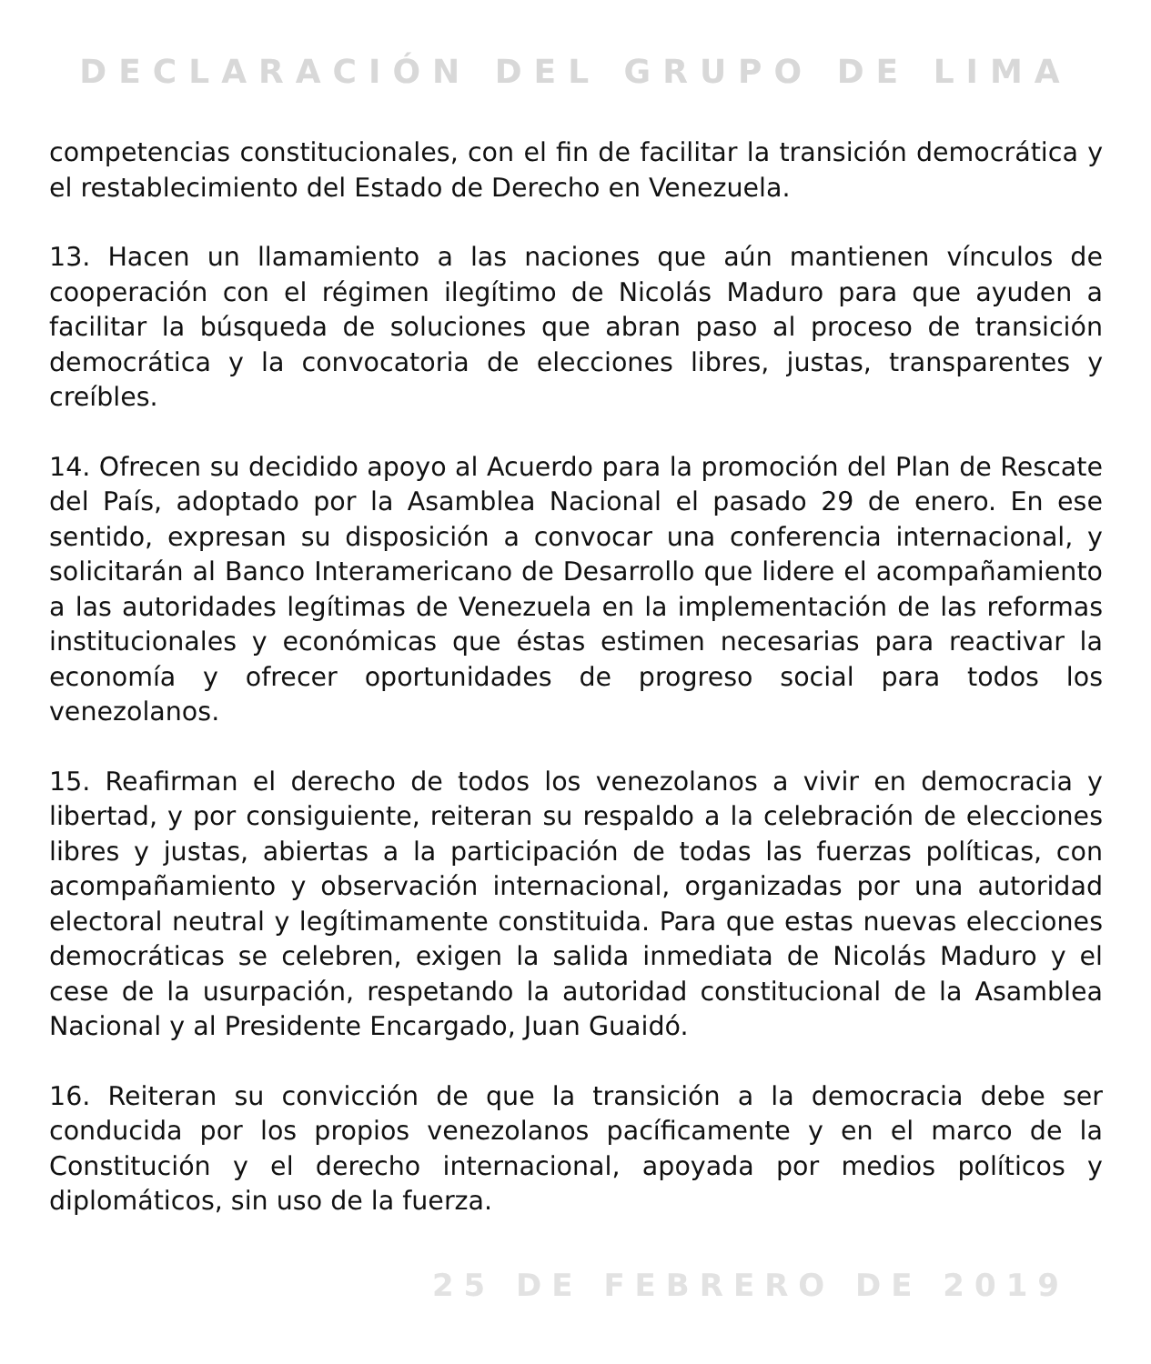DECLARACIÓN DEL GRUPO DE LIMA
competencias constitucionales, con el fin de facilitar la transición democrática y el restablecimiento del Estado de Derecho en Venezuela.
13. Hacen un llamamiento a las naciones que aún mantienen vínculos de cooperación con el régimen ilegítimo de Nicolás Maduro para que ayuden a facilitar la búsqueda de soluciones que abran paso al proceso de transición democrática y la convocatoria de elecciones libres, justas, transparentes y creíbles.
14. Ofrecen su decidido apoyo al Acuerdo para la promoción del Plan de Rescate del País, adoptado por la Asamblea Nacional el pasado 29 de enero. En ese sentido, expresan su disposición a convocar una conferencia internacional, y solicitarán al Banco Interamericano de Desarrollo que lidere el acompañamiento a las autoridades legítimas de Venezuela en la implementación de las reformas institucionales y económicas que éstas estimen necesarias para reactivar la economía y ofrecer oportunidades de progreso social para todos los venezolanos.
15. Reafirman el derecho de todos los venezolanos a vivir en democracia y libertad, y por consiguiente, reiteran su respaldo a la celebración de elecciones libres y justas, abiertas a la participación de todas las fuerzas políticas, con acompañamiento y observación internacional, organizadas por una autoridad electoral neutral y legítimamente constituida. Para que estas nuevas elecciones democráticas se celebren, exigen la salida inmediata de Nicolás Maduro y el cese de la usurpación, respetando la autoridad constitucional de la Asamblea Nacional y al Presidente Encargado, Juan Guaidó.
16. Reiteran su convicción de que la transición a la democracia debe ser conducida por los propios venezolanos pacíficamente y en el marco de la Constitución y el derecho internacional, apoyada por medios políticos y diplomáticos, sin uso de la fuerza.
25 DE FEBRERO DE 2019